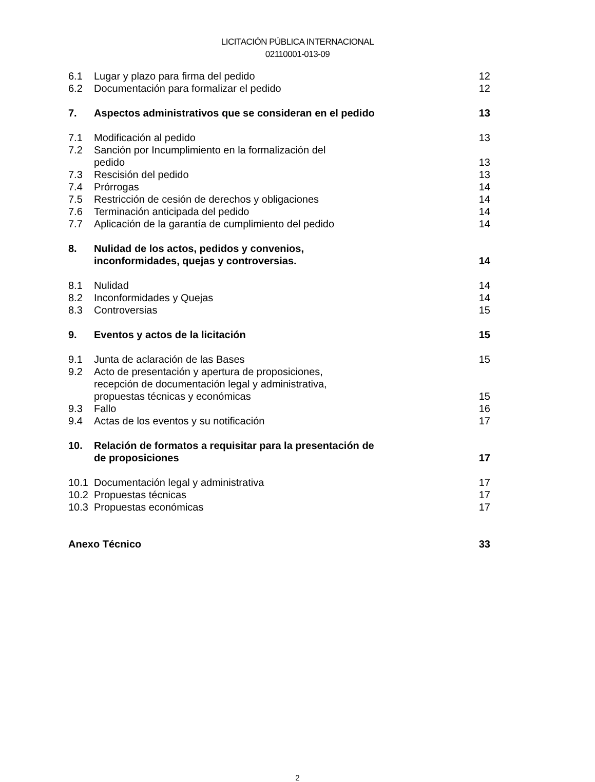LICITACIÓN PÚBLICA INTERNACIONAL
02110001-013-09
6.1 Lugar y plazo para firma del pedido 12
6.2 Documentación para formalizar el pedido 12
7. Aspectos administrativos que se consideran en el pedido 13
7.1 Modificación al pedido 13
7.2 Sanción por Incumplimiento en la formalización del
pedido
13
7.3 Rescisión del pedido 13
7.4 Prórrogas 14
7.5 Restricción de cesión de derechos y obligaciones 14
7.6 Terminación anticipada del pedido 14
7.7 Aplicación de la garantía de cumplimiento del pedido 14
8. Nulidad de los actos, pedidos y convenios,
inconformidades, quejas y controversias.
14
8.1 Nulidad 14
8.2 Inconformidades y Quejas 14
8.3 Controversias 15
9. Eventos y actos de la licitación 15
9.1 Junta de aclaración de las Bases 15
9.2 Acto de presentación y apertura de proposiciones,
recepción de documentación legal y administrativa,
propuestas técnicas y económicas
15
9.3 Fallo 16
9.4 Actas de los eventos y su notificación 17
10. Relación de formatos a requisitar para la presentación de
de proposiciones
17
10.1 Documentación legal y administrativa 17
10.2 Propuestas técnicas 17
10.3 Propuestas económicas 17
Anexo Técnico 33
2